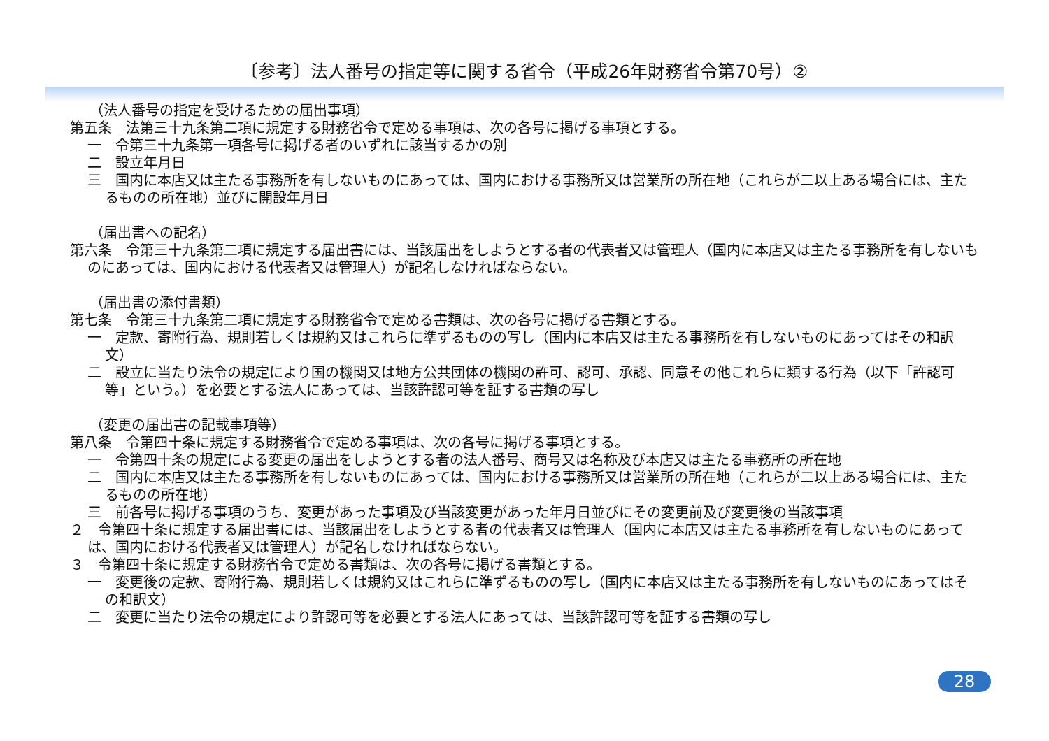〔参考〕法人番号の指定等に関する省令（平成26年財務省令第70号）②
（法人番号の指定を受けるための届出事項）
第五条　法第三十九条第二項に規定する財務省令で定める事項は、次の各号に掲げる事項とする。
一　令第三十九条第一項各号に掲げる者のいずれに該当するかの別
二　設立年月日
三　国内に本店又は主たる事務所を有しないものにあっては、国内における事務所又は営業所の所在地（これらが二以上ある場合には、主たるものの所在地）並びに開設年月日
（届出書への記名）
第六条　令第三十九条第二項に規定する届出書には、当該届出をしようとする者の代表者又は管理人（国内に本店又は主たる事務所を有しないものにあっては、国内における代表者又は管理人）が記名しなければならない。
（届出書の添付書類）
第七条　令第三十九条第二項に規定する財務省令で定める書類は、次の各号に掲げる書類とする。
一　定款、寄附行為、規則若しくは規約又はこれらに準ずるものの写し（国内に本店又は主たる事務所を有しないものにあってはその和訳文）
二　設立に当たり法令の規定により国の機関又は地方公共団体の機関の許可、認可、承認、同意その他これらに類する行為（以下「許認可等」という。）を必要とする法人にあっては、当該許認可等を証する書類の写し
（変更の届出書の記載事項等）
第八条　令第四十条に規定する財務省令で定める事項は、次の各号に掲げる事項とする。
一　令第四十条の規定による変更の届出をしようとする者の法人番号、商号又は名称及び本店又は主たる事務所の所在地
二　国内に本店又は主たる事務所を有しないものにあっては、国内における事務所又は営業所の所在地（これらが二以上ある場合には、主たるものの所在地）
三　前各号に掲げる事項のうち、変更があった事項及び当該変更があった年月日並びにその変更前及び変更後の当該事項
２　令第四十条に規定する届出書には、当該届出をしようとする者の代表者又は管理人（国内に本店又は主たる事務所を有しないものにあっては、国内における代表者又は管理人）が記名しなければならない。
３　令第四十条に規定する財務省令で定める書類は、次の各号に掲げる書類とする。
一　変更後の定款、寄附行為、規則若しくは規約又はこれらに準ずるものの写し（国内に本店又は主たる事務所を有しないものにあってはその和訳文）
二　変更に当たり法令の規定により許認可等を必要とする法人にあっては、当該許認可等を証する書類の写し
28